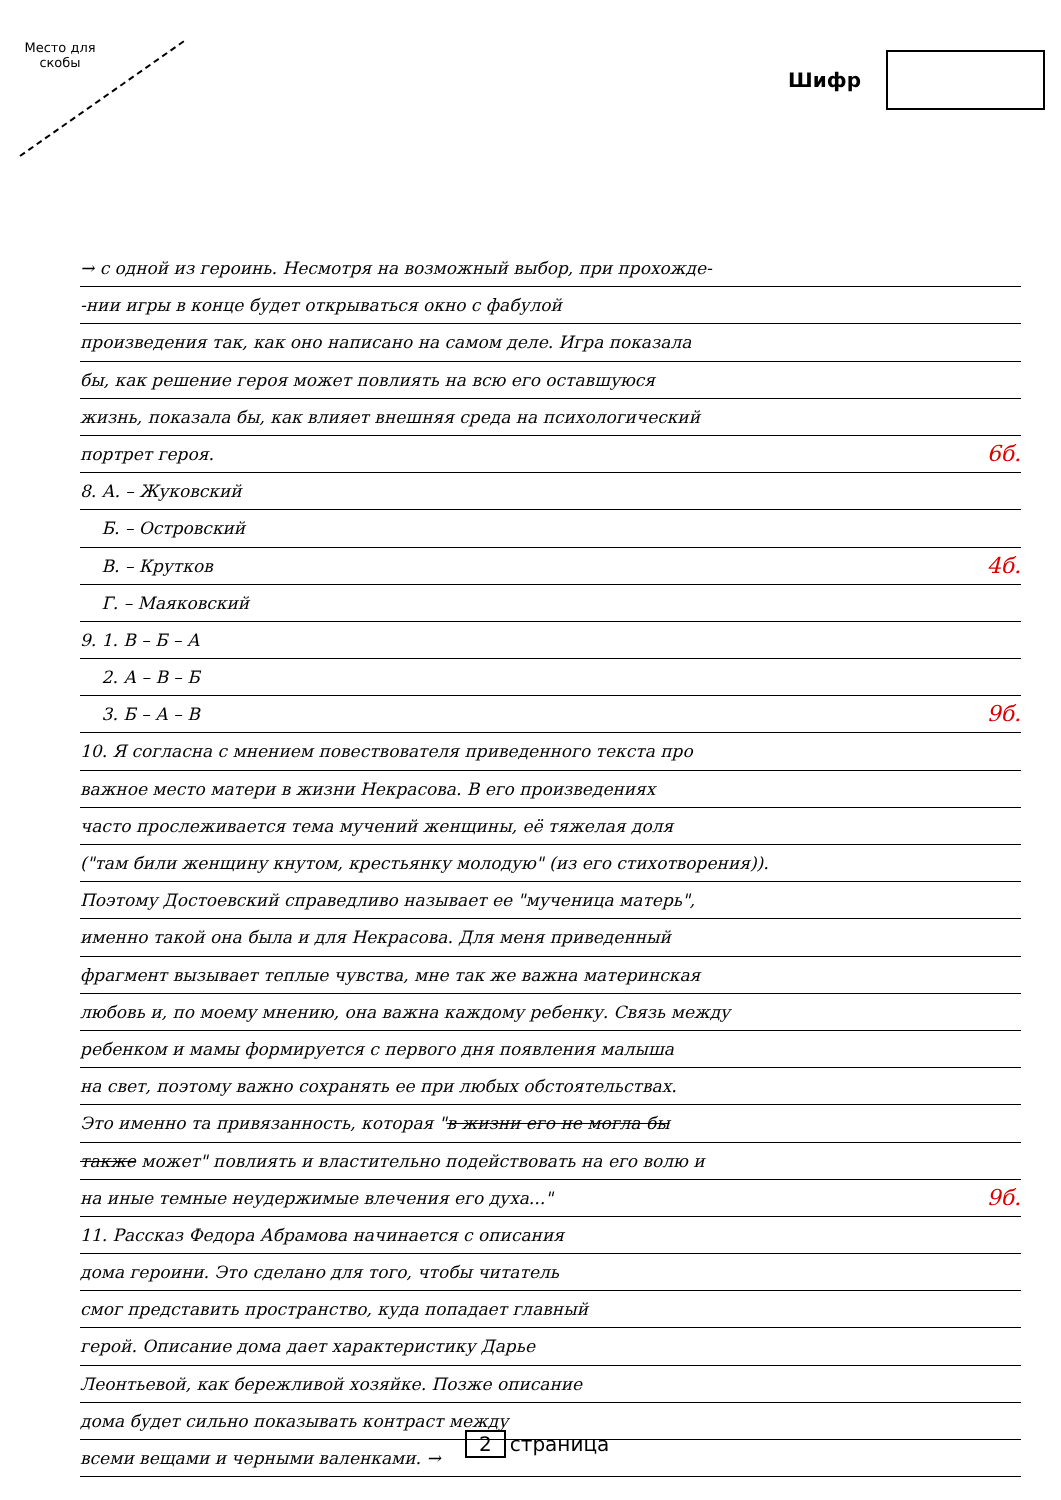Место для скобы
Шифр
→ с одной из героинь. Несмотря на возможный выбор, при прохожде-
-нии игры в конце будет открываться окно с фабулой
произведения так, как оно написано на самом деле. Игра показала
бы, как решение героя может повлиять на всю его оставшуюся
жизнь, показала бы, как влияет внешняя среда на психологический
портрет героя. 6б.
8. А. – Жуковский
Б. – Островский
В. – Крутков 4б.
Г. – Маяковский
9. 1. В – Б – А
2. А – В – Б
3. Б – А – В 9б.
10. Я согласна с мнением повествователя приведенного текста про
важное место матери в жизни Некрасова. В его произведениях
часто прослеживается тема мучений женщины, её тяжелая доля
("там били женщину кнутом, крестьянку молодую" (из его стихотворения)).
Поэтому Достоевский справедливо называет ее "мученица матерь",
именно такой она была и для Некрасова. Для меня приведенный
фрагмент вызывает теплые чувства, мне так же важна материнская
любовь и, по моему мнению, она важна каждому ребенку. Связь между
ребенком и мамы формируется с первого дня появления малыша
на свет, поэтому важно сохранять ее при любых обстоятельствах.
Это именно та привязанность, которая "в жизни его не могла бы
также может" повлиять и властительно подействовать на его волю и
на иные темные неудержимые влечения его духа..." 9б.
11. Рассказ Федора Абрамова начинается с описания
дома героини. Это сделано для того, чтобы читатель
смог представить пространство, куда попадает главный
герой. Описание дома дает характеристику Дарье
Леонтьевой, как бережливой хозяйке. Позже описание
дома будет сильно показывать контраст между
всеми вещами и черными валенками. →
2 страница